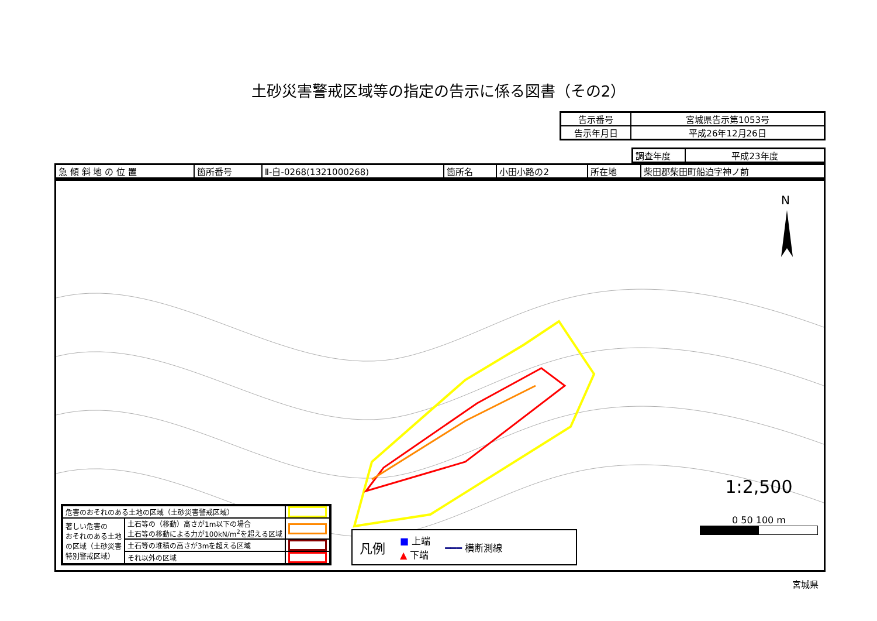土砂災害警戒区域等の指定の告示に係る図書（その2）
| 告示番号 | 宮城県告示第1053号 |
| 告示年月日 | 平成26年12月26日 |
| 調査年度 | 平成23年度 |
| 急 傾 斜 地 の 位 置 | 箇所番号 | Ⅱ-自-0268(1321000268) | 箇所名 | 小田小路の2 | 所在地 | 柴田郡柴田町船迫字神ノ前 |
N
| 危害のおそれのある土地の区域（土砂災害警戒区域） | | |
| 著しい危害の おそれのある土地 の区域（土砂災害 特別警戒区域） | 土石等の（移動）高さが1m以下の場合 土石等の移動による力が100kN/m<sup>2</sup>を超える区域 | |
| | 土石等の堆積の高さが3mを超える区域 | |
| | それ以外の区域 | |
凡例 ■ 上端
▲ 下端 ━━━ 横断測線
1:2,500
0 50 100 m
宮城県